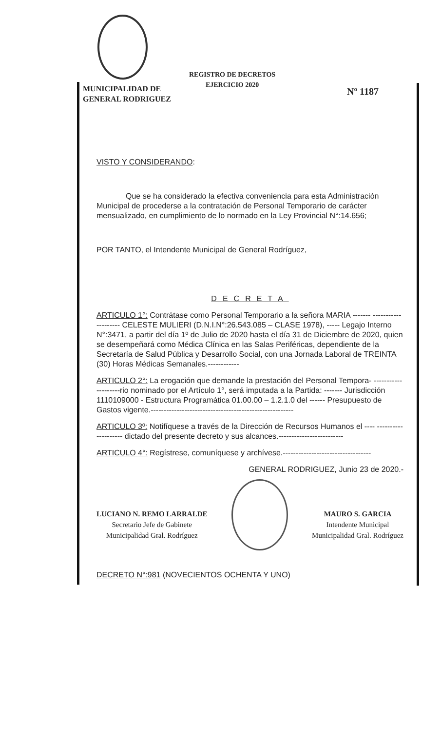MUNICIPALIDAD DE
GENERAL RODRIGUEZ
REGISTRO DE DECRETOS
EJERCICIO 2020
Nº 1187
VISTO Y CONSIDERANDO:
Que se ha considerado la efectiva conveniencia para esta Administración Municipal de procederse a la contratación de Personal Temporario de carácter mensualizado, en cumplimiento de lo normado en la Ley Provincial N°:14.656;
POR TANTO, el Intendente Municipal de General Rodríguez,
DECRETA
ARTICULO 1°: Contrátase como Personal Temporario a la señora MARIA ------- -------------------- CELESTE MULIERI (D.N.I.N°:26.543.085 – CLASE 1978), ----- Legajo Interno N°:3471, a partir del día 1º de Julio de 2020 hasta el día 31 de Diciembre de 2020, quien se desempeñará como Médica Clínica en las Salas Periféricas, dependiente de la Secretaría de Salud Pública y Desarrollo Social, con una Jornada Laboral de TREINTA (30) Horas Médicas Semanales.------------
ARTICULO 2°: La erogación que demande la prestación del Personal Tempora- --------------------rio nominado por el Artículo 1°, será imputada a la Partida: ------- Jurisdicción 1110109000 - Estructura Programática 01.00.00 – 1.2.1.0 del ------ Presupuesto de Gastos vigente.-------------------------------------------------------
ARTICULO 3º: Notifíquese a través de la Dirección de Recursos Humanos el ---- -------------------- dictado del presente decreto y sus alcances.-------------------------
ARTICULO 4°: Regístrese, comuníquese y archívese.----------------------------------
GENERAL RODRIGUEZ, Junio 23 de 2020.-
LUCIANO N. REMO LARRALDE
Secretario Jefe de Gabinete
Municipalidad Gral. Rodríguez
MAURO S. GARCIA
Intendente Municipal
Municipalidad Gral. Rodríguez
DECRETO N°:981 (NOVECIENTOS OCHENTA Y UNO)